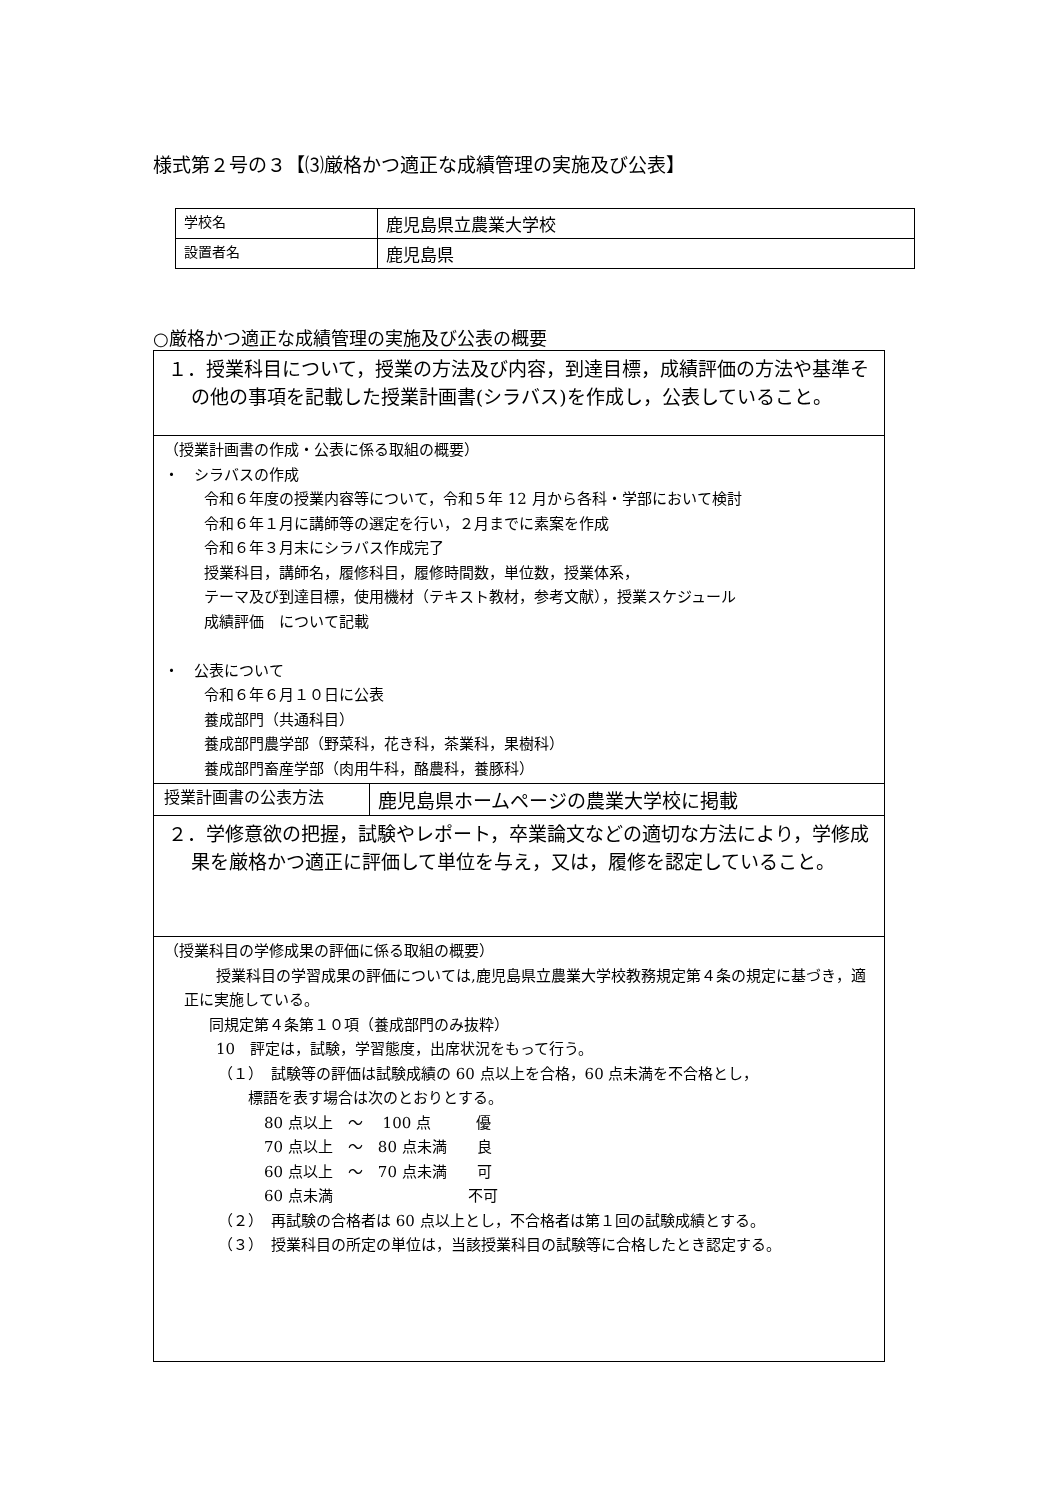様式第２号の３【⑶厳格かつ適正な成績管理の実施及び公表】
| 学校名 | 鹿児島県立農業大学校 |
| 設置者名 | 鹿児島県 |
○厳格かつ適正な成績管理の実施及び公表の概要
| １．授業科目について，授業の方法及び内容，到達目標，成績評価の方法や基準その他の事項を記載した授業計画書(シラバス)を作成し，公表していること。 | |
| （授業計画書の作成・公表に係る取組の概要） ・ シラバスの作成 令和６年度の授業内容等について，令和５年 12 月から各科・学部において検討 令和６年１月に講師等の選定を行い，２月までに素案を作成 令和６年３月末にシラバス作成完了 授業科目，講師名，履修科目，履修時間数，単位数，授業体系， テーマ及び到達目標，使用機材（テキスト教材，参考文献），授業スケジュール 成績評価 について記載 ・ 公表について 令和６年６月１０日に公表 養成部門（共通科目） 養成部門農学部（野菜科，花き科，茶業科，果樹科） 養成部門畜産学部（肉用牛科，酪農科，養豚科） | |
| 授業計画書の公表方法 | 鹿児島県ホームページの農業大学校に掲載 |
| ２．学修意欲の把握，試験やレポート，卒業論文などの適切な方法により，学修成果を厳格かつ適正に評価して単位を与え，又は，履修を認定していること。 | |
| （授業科目の学修成果の評価に係る取組の概要） 授業科目の学習成果の評価については,鹿児島県立農業大学校教務規定第４条の規定に基づき，適正に実施している。 同規定第４条第１０項（養成部門のみ抜粋） 10 評定は，試験，学習態度，出席状況をもって行う。 （１） 試験等の評価は試験成績の 60 点以上を合格，60 点未満を不合格とし， 標語を表す場合は次のとおりとする。 80 点以上 ～ 100 点 優 70 点以上 ～ 80 点未満 良 60 点以上 ～ 70 点未満 可 60 点未満 不可 （２） 再試験の合格者は 60 点以上とし，不合格者は第１回の試験成績とする。 （３） 授業科目の所定の単位は，当該授業科目の試験等に合格したとき認定する。 | |